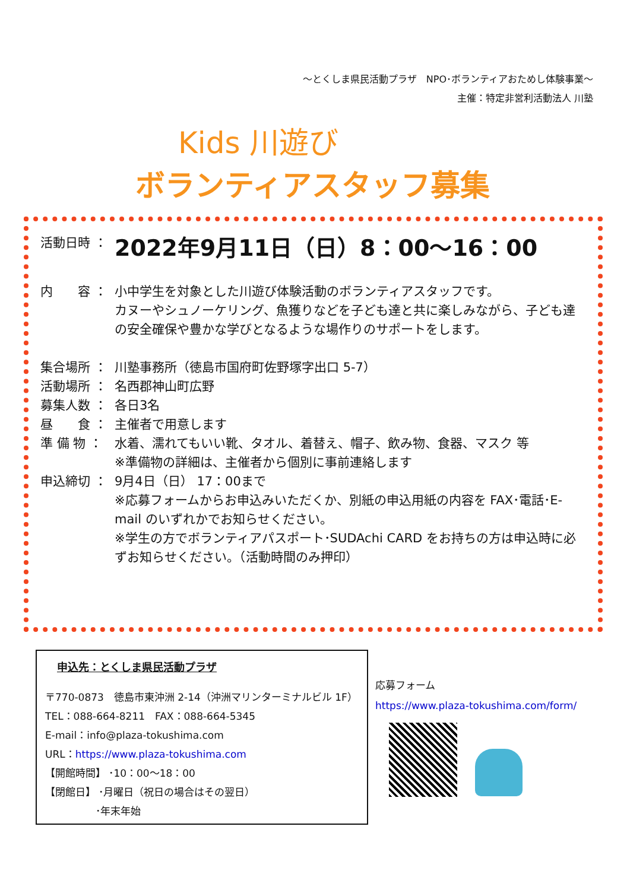～とくしま県民活動プラザ　NPO･ボランティアおためし体験事業～
主催：特定非営利活動法人 川塾
Kids 川遊び
ボランティアスタッフ募集
活動日時 ：
2022年9月11日（日）8：00～16：00
内　　容 ： 小中学生を対象とした川遊び体験活動のボランティアスタッフです。
カヌーやシュノーケリング、魚獲りなどを子ども達と共に楽しみながら、子ども達の安全確保や豊かな学びとなるような場作りのサポートをします。
集合場所 ： 川塾事務所（徳島市国府町佐野塚字出口 5-7）
活動場所 ： 名西郡神山町広野
募集人数 ： 各日3名
昼　　食 ： 主催者で用意します
準 備 物 ： 水着、濡れてもいい靴、タオル、着替え、帽子、飲み物、食器、マスク 等
※準備物の詳細は、主催者から個別に事前連絡します
申込締切 ： 9月4日（日） 17：00まで
※応募フォームからお申込みいただくか、別紙の申込用紙の内容を FAX･電話･E-mail のいずれかでお知らせください。
※学生の方でボランティアパスポート･SUDAchi CARD をお持ちの方は申込時に必ずお知らせください。（活動時間のみ押印）
申込先：とくしま県民活動プラザ
〒770-0873　徳島市東沖洲 2-14（沖洲マリンターミナルビル 1F）
TEL：088-664-8211　FAX：088-664-5345
E-mail：info@plaza-tokushima.com
URL：https://www.plaza-tokushima.com
【開館時間】 ･10：00～18：00
【閉館日】 ･月曜日（祝日の場合はその翌日）
　　　　　･年末年始
応募フォーム
https://www.plaza-tokushima.com/form/